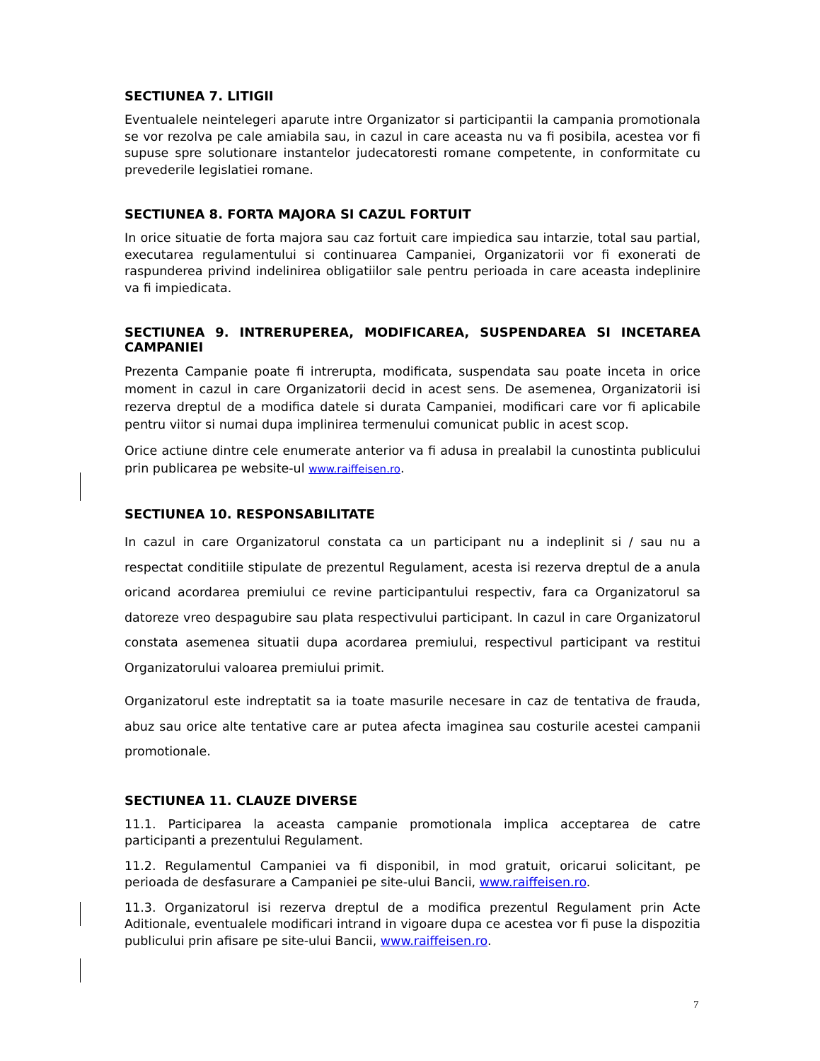SECTIUNEA 7. LITIGII
Eventualele neintelegeri aparute intre Organizator si participantii la campania promotionala se vor rezolva pe cale amiabila sau, in cazul in care aceasta nu va fi posibila, acestea vor fi supuse spre solutionare instantelor judecatoresti romane competente, in conformitate cu prevederile legislatiei romane.
SECTIUNEA 8. FORTA MAJORA SI CAZUL FORTUIT
In orice situatie de forta majora sau caz fortuit care impiedica sau intarzie, total sau partial, executarea regulamentului si continuarea Campaniei, Organizatorii vor fi exonerati de raspunderea privind indelinirea obligatiilor sale pentru perioada in care aceasta indeplinire va fi impiedicata.
SECTIUNEA 9. INTRERUPEREA, MODIFICAREA, SUSPENDAREA SI INCETAREA CAMPANIEI
Prezenta Campanie poate fi intrerupta, modificata, suspendata sau poate inceta in orice moment in cazul in care Organizatorii decid in acest sens. De asemenea, Organizatorii isi rezerva dreptul de a modifica datele si durata Campaniei, modificari care vor fi aplicabile pentru viitor si numai dupa implinirea termenului comunicat public in acest scop.
Orice actiune dintre cele enumerate anterior va fi adusa in prealabil la cunostinta publicului prin publicarea pe website-ul www.raiffeisen.ro.
SECTIUNEA 10. RESPONSABILITATE
In cazul in care Organizatorul constata ca un participant nu a indeplinit si / sau nu a respectat conditiile stipulate de prezentul Regulament, acesta isi rezerva dreptul de a anula oricand acordarea premiului ce revine participantului respectiv, fara ca Organizatorul sa datoreze vreo despagubire sau plata respectivului participant. In cazul in care Organizatorul constata asemenea situatii dupa acordarea premiului, respectivul participant va restitui Organizatorului valoarea premiului primit.
Organizatorul este indreptatit sa ia toate masurile necesare in caz de tentativa de frauda, abuz sau orice alte tentative care ar putea afecta imaginea sau costurile acestei campanii promotionale.
SECTIUNEA 11. CLAUZE DIVERSE
11.1. Participarea la aceasta campanie promotionala implica acceptarea de catre participanti a prezentului Regulament.
11.2. Regulamentul Campaniei va fi disponibil, in mod gratuit, oricarui solicitant, pe perioada de desfasurare a Campaniei pe site-ului Bancii, www.raiffeisen.ro.
11.3. Organizatorul isi rezerva dreptul de a modifica prezentul Regulament prin Acte Aditionale, eventualele modificari intrand in vigoare dupa ce acestea vor fi puse la dispozitia publicului prin afisare pe site-ului Bancii, www.raiffeisen.ro.
7